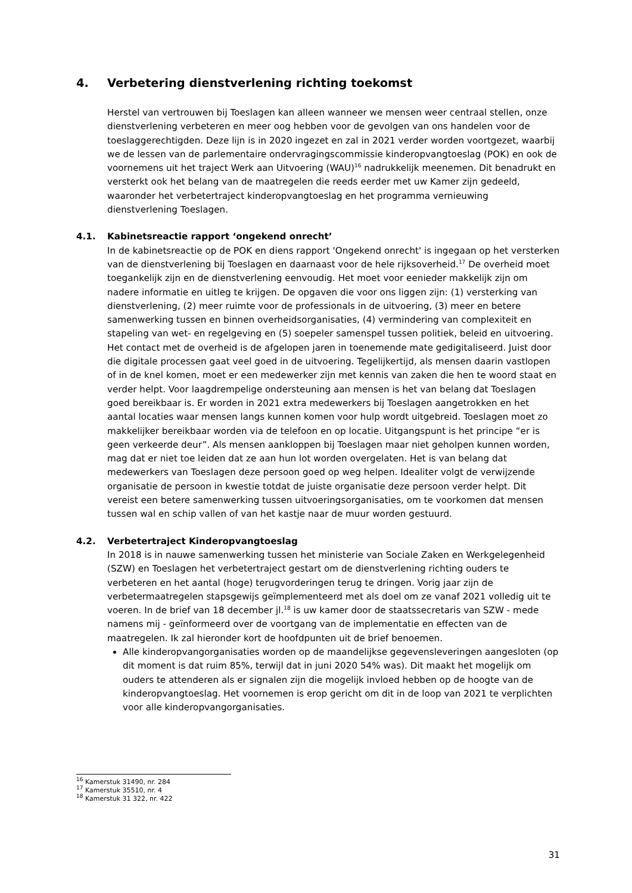4. Verbetering dienstverlening richting toekomst
Herstel van vertrouwen bij Toeslagen kan alleen wanneer we mensen weer centraal stellen, onze dienstverlening verbeteren en meer oog hebben voor de gevolgen van ons handelen voor de toeslaggerechtigden. Deze lijn is in 2020 ingezet en zal in 2021 verder worden voortgezet, waarbij we de lessen van de parlementaire ondervragingscommissie kinderopvangtoeslag (POK) en ook de voornemens uit het traject Werk aan Uitvoering (WAU)<sup>16</sup> nadrukkelijk meenemen. Dit benadrukt en versterkt ook het belang van de maatregelen die reeds eerder met uw Kamer zijn gedeeld, waaronder het verbetertraject kinderopvangtoeslag en het programma vernieuwing dienstverlening Toeslagen.
4.1. Kabinetsreactie rapport ‘ongekend onrecht’
In de kabinetsreactie op de POK en diens rapport 'Ongekend onrecht' is ingegaan op het versterken van de dienstverlening bij Toeslagen en daarnaast voor de hele rijksoverheid.<sup>17</sup> De overheid moet toegankelijk zijn en de dienstverlening eenvoudig. Het moet voor eenieder makkelijk zijn om nadere informatie en uitleg te krijgen. De opgaven die voor ons liggen zijn: (1) versterking van dienstverlening, (2) meer ruimte voor de professionals in de uitvoering, (3) meer en betere samenwerking tussen en binnen overheidsorganisaties, (4) vermindering van complexiteit en stapeling van wet- en regelgeving en (5) soepeler samenspel tussen politiek, beleid en uitvoering. Het contact met de overheid is de afgelopen jaren in toenemende mate gedigitaliseerd. Juist door die digitale processen gaat veel goed in de uitvoering. Tegelijkertijd, als mensen daarin vastlopen of in de knel komen, moet er een medewerker zijn met kennis van zaken die hen te woord staat en verder helpt. Voor laagdrempelige ondersteuning aan mensen is het van belang dat Toeslagen goed bereikbaar is. Er worden in 2021 extra medewerkers bij Toeslagen aangetrokken en het aantal locaties waar mensen langs kunnen komen voor hulp wordt uitgebreid. Toeslagen moet zo makkelijker bereikbaar worden via de telefoon en op locatie. Uitgangspunt is het principe “er is geen verkeerde deur”. Als mensen aankloppen bij Toeslagen maar niet geholpen kunnen worden, mag dat er niet toe leiden dat ze aan hun lot worden overgelaten. Het is van belang dat medewerkers van Toeslagen deze persoon goed op weg helpen. Idealiter volgt de verwijzende organisatie de persoon in kwestie totdat de juiste organisatie deze persoon verder helpt. Dit vereist een betere samenwerking tussen uitvoeringsorganisaties, om te voorkomen dat mensen tussen wal en schip vallen of van het kastje naar de muur worden gestuurd.
4.2. Verbetertraject Kinderopvangtoeslag
In 2018 is in nauwe samenwerking tussen het ministerie van Sociale Zaken en Werkgelegenheid (SZW) en Toeslagen het verbetertraject gestart om de dienstverlening richting ouders te verbeteren en het aantal (hoge) terugvorderingen terug te dringen. Vorig jaar zijn de verbetermaatregelen stapsgewijs geïmplementeerd met als doel om ze vanaf 2021 volledig uit te voeren. In de brief van 18 december jl.<sup>18</sup> is uw kamer door de staatssecretaris van SZW - mede namens mij - geïnformeerd over de voortgang van de implementatie en effecten van de maatregelen. Ik zal hieronder kort de hoofdpunten uit de brief benoemen.
Alle kinderopvangorganisaties worden op de maandelijkse gegevensleveringen aangesloten (op dit moment is dat ruim 85%, terwijl dat in juni 2020 54% was). Dit maakt het mogelijk om ouders te attenderen als er signalen zijn die mogelijk invloed hebben op de hoogte van de kinderopvangtoeslag. Het voornemen is erop gericht om dit in de loop van 2021 te verplichten voor alle kinderopvangorganisaties.
<sup>16</sup> Kamerstuk 31490, nr. 284
<sup>17</sup> Kamerstuk 35510, nr. 4
<sup>18</sup> Kamerstuk 31 322, nr. 422
31